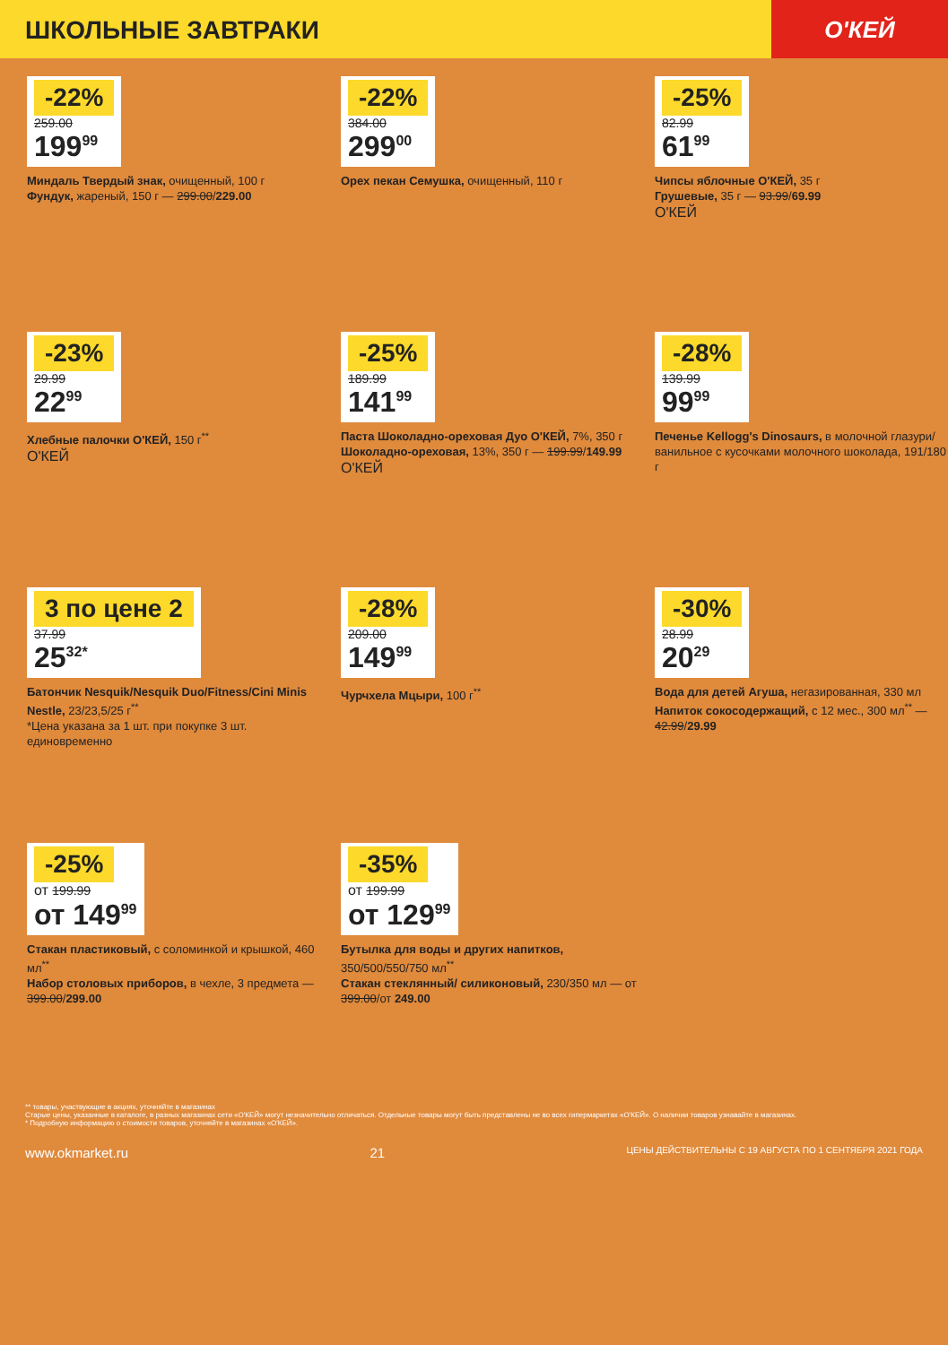ШКОЛЬНЫЕ ЗАВТРАКИ О'КЕЙ
-22%
259.00
199<sup>99</sup>
Миндаль Твердый знак, очищенный, 100 г
Фундук, жареный, 150 г — 299.00/229.00
-22%
384.00
299<sup>00</sup>
Орех пекан Семушка, очищенный, 110 г
-25%
82.99
61<sup>99</sup>
Чипсы яблочные О'КЕЙ, 35 г
Грушевые, 35 г — 93.99/69.99
О'КЕЙ
-23%
29.99
22<sup>99</sup>
Хлебные палочки О'КЕЙ, 150 г<sup>**</sup>
О'КЕЙ
-25%
189.99
141<sup>99</sup>
Паста Шоколадно-ореховая Дуо О'КЕЙ, 7%, 350 г
Шоколадно-ореховая, 13%, 350 г — 199.99/149.99
О'КЕЙ
-28%
139.99
99<sup>99</sup>
Печенье Kellogg's Dinosaurs, в молочной глазури/ванильное с кусочками молочного шоколада, 191/180 г
3 по цене 2
37.99
25<sup>32*</sup>
Батончик Nesquik/Nesquik Duo/Fitness/Cini Minis Nestle, 23/23,5/25 г<sup>**</sup>
*Цена указана за 1 шт. при покупке 3 шт. единовременно
-28%
209.00
149<sup>99</sup>
Чурчхела Мцыри, 100 г<sup>**</sup>
-30%
28.99
20<sup>29</sup>
Вода для детей Агуша, негазированная, 330 мл
Напиток сокосодержащий, с 12 мес., 300 мл<sup>**</sup> — 42.99/29.99
-25%
от 199.99
от 149<sup>99</sup>
Стакан пластиковый, с соломинкой и крышкой, 460 мл<sup>**</sup>
Набор столовых приборов, в чехле, 3 предмета — 399.00/299.00
-35%
от 199.99
от 129<sup>99</sup>
Бутылка для воды и других напитков, 350/500/550/750 мл<sup>**</sup>
Стакан стеклянный/ силиконовый, 230/350 мл — от 399.00/от 249.00
** товары, участвующие в акциях, уточняйте в магазинах
Старые цены, указанные в каталоге, в разных магазинах сети «О'КЕЙ» могут незначительно отличаться. Отдельные товары могут быть представлены не во всех гипермаркетах «О'КЕЙ». О наличии товаров узнавайте в магазинах.
* Подробную информацию о стоимости товаров, уточняйте в магазинах «О'КЕЙ».
www.okmarket.ru 21 ЦЕНЫ ДЕЙСТВИТЕЛЬНЫ С 19 АВГУСТА ПО 1 СЕНТЯБРЯ 2021 ГОДА